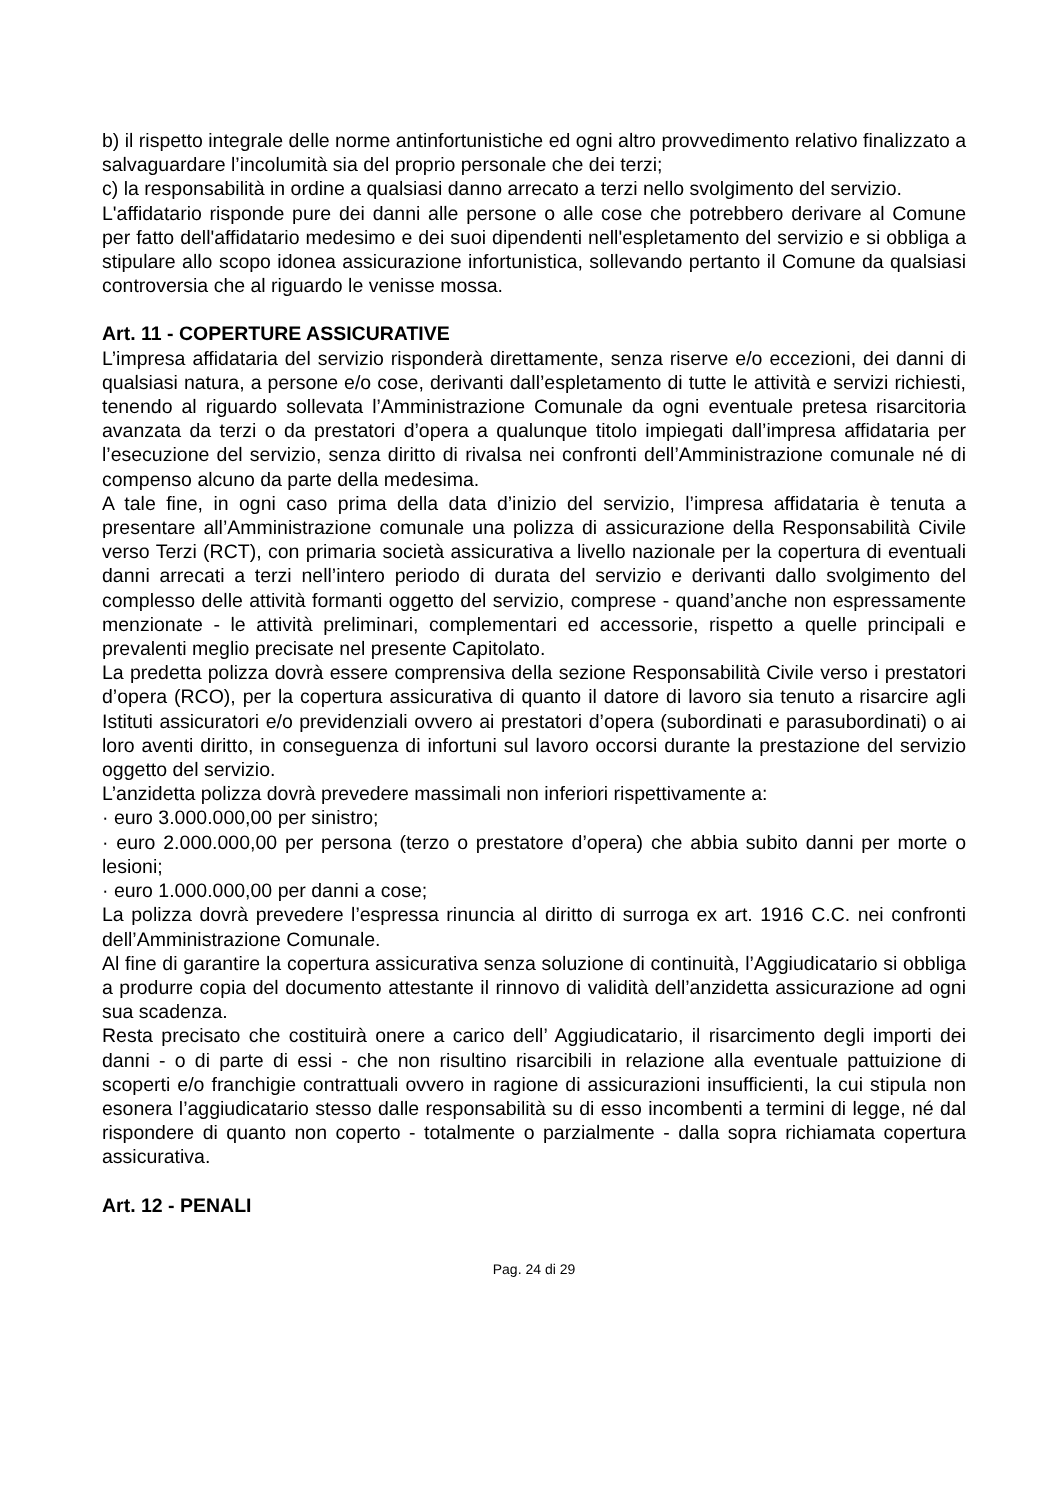b) il rispetto integrale delle norme antinfortunistiche ed ogni altro provvedimento relativo finalizzato a salvaguardare l’incolumità sia del proprio personale che dei terzi;
c) la responsabilità in ordine a qualsiasi danno arrecato a terzi nello svolgimento del servizio.
L'affidatario risponde pure dei danni alle persone o alle cose che potrebbero derivare al Comune per fatto dell'affidatario medesimo e dei suoi dipendenti nell'espletamento del servizio e si obbliga a stipulare allo scopo idonea assicurazione infortunistica, sollevando pertanto il Comune da qualsiasi controversia che al riguardo le venisse mossa.
Art. 11 - COPERTURE ASSICURATIVE
L’impresa affidataria del servizio risponderà direttamente, senza riserve e/o eccezioni, dei danni di qualsiasi natura, a persone e/o cose, derivanti dall’espletamento di tutte le attività e servizi richiesti, tenendo al riguardo sollevata l’Amministrazione Comunale da ogni eventuale pretesa risarcitoria avanzata da terzi o da prestatori d’opera a qualunque titolo impiegati dall’impresa affidataria per l’esecuzione del servizio, senza diritto di rivalsa nei confronti dell’Amministrazione comunale né di compenso alcuno da parte della medesima.
A tale fine, in ogni caso prima della data d’inizio del servizio, l’impresa affidataria è tenuta a presentare all’Amministrazione comunale una polizza di assicurazione della Responsabilità Civile verso Terzi (RCT), con primaria società assicurativa a livello nazionale per la copertura di eventuali danni arrecati a terzi nell’intero periodo di durata del servizio e derivanti dallo svolgimento del complesso delle attività formanti oggetto del servizio, comprese - quand’anche non espressamente menzionate - le attività preliminari, complementari ed accessorie, rispetto a quelle principali e prevalenti meglio precisate nel presente Capitolato.
La predetta polizza dovrà essere comprensiva della sezione Responsabilità Civile verso i prestatori d’opera (RCO), per la copertura assicurativa di quanto il datore di lavoro sia tenuto a risarcire agli Istituti assicuratori e/o previdenziali ovvero ai prestatori d’opera (subordinati e parasubordinati) o ai loro aventi diritto, in conseguenza di infortuni sul lavoro occorsi durante la prestazione del servizio oggetto del servizio.
L’anzidetta polizza dovrà prevedere massimali non inferiori rispettivamente a:
· euro 3.000.000,00 per sinistro;
· euro 2.000.000,00 per persona (terzo o prestatore d’opera) che abbia subito danni per morte o lesioni;
· euro 1.000.000,00 per danni a cose;
La polizza dovrà prevedere l’espressa rinuncia al diritto di surroga ex art. 1916 C.C. nei confronti dell’Amministrazione Comunale.
Al fine di garantire la copertura assicurativa senza soluzione di continuità, l’Aggiudicatario si obbliga a produrre copia del documento attestante il rinnovo di validità dell’anzidetta assicurazione ad ogni sua scadenza.
Resta precisato che costituirà onere a carico dell’ Aggiudicatario, il risarcimento degli importi dei danni - o di parte di essi - che non risultino risarcibili in relazione alla eventuale pattuizione di scoperti e/o franchigie contrattuali ovvero in ragione di assicurazioni insufficienti, la cui stipula non esonera l’aggiudicatario stesso dalle responsabilità su di esso incombenti a termini di legge, né dal rispondere di quanto non coperto - totalmente o parzialmente - dalla sopra richiamata copertura assicurativa.
Art. 12 - PENALI
Pag. 24 di 29